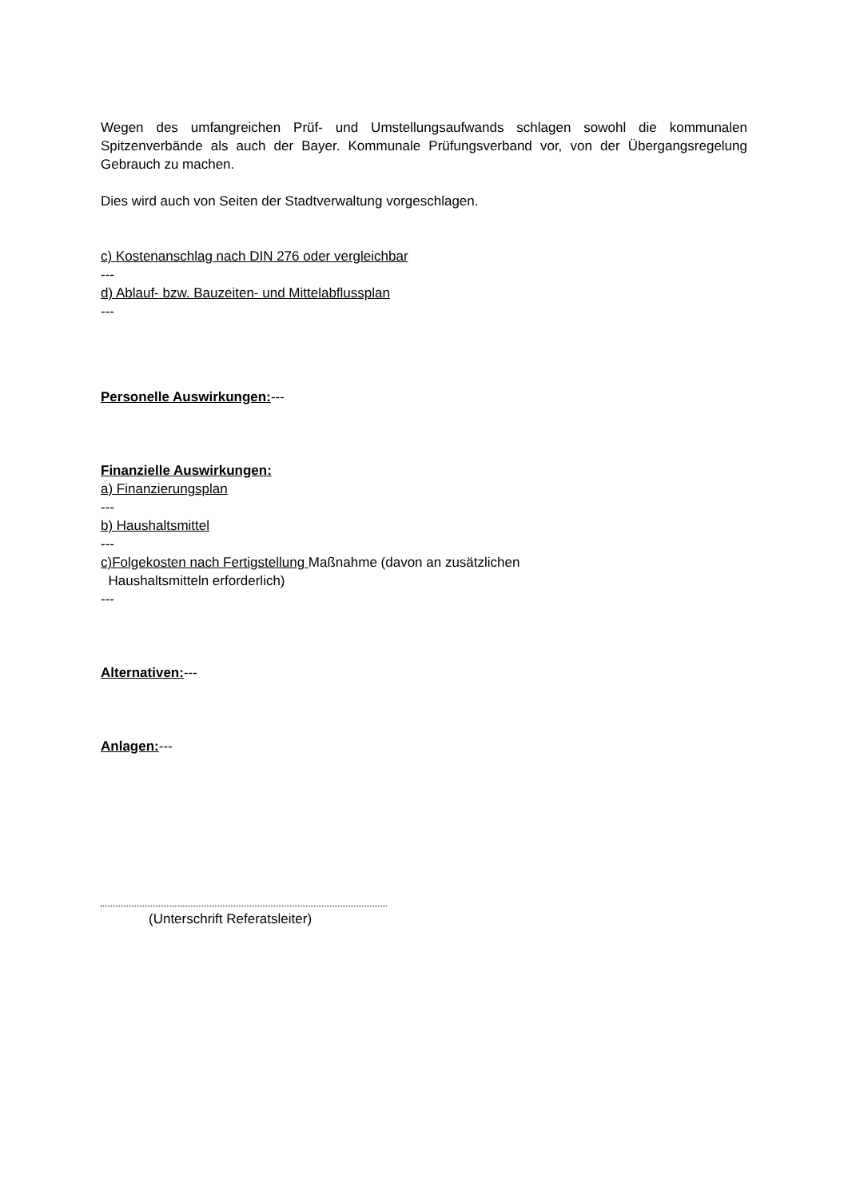Wegen des umfangreichen Prüf- und Umstellungsaufwands schlagen sowohl die kommunalen Spitzenverbände als auch der Bayer. Kommunale Prüfungsverband vor, von der Übergangsregelung Gebrauch zu machen.
Dies wird auch von Seiten der Stadtverwaltung vorgeschlagen.
c) Kostenanschlag nach DIN 276 oder vergleichbar
---
d) Ablauf- bzw. Bauzeiten- und Mittelabflussplan
---
Personelle Auswirkungen:---
Finanzielle Auswirkungen:
a) Finanzierungsplan
---
b) Haushaltsmittel
---
c)Folgekosten nach Fertigstellung Maßnahme (davon an zusätzlichen
Haushaltsmitteln erforderlich)
---
Alternativen:---
Anlagen:---
(Unterschrift Referatsleiter)